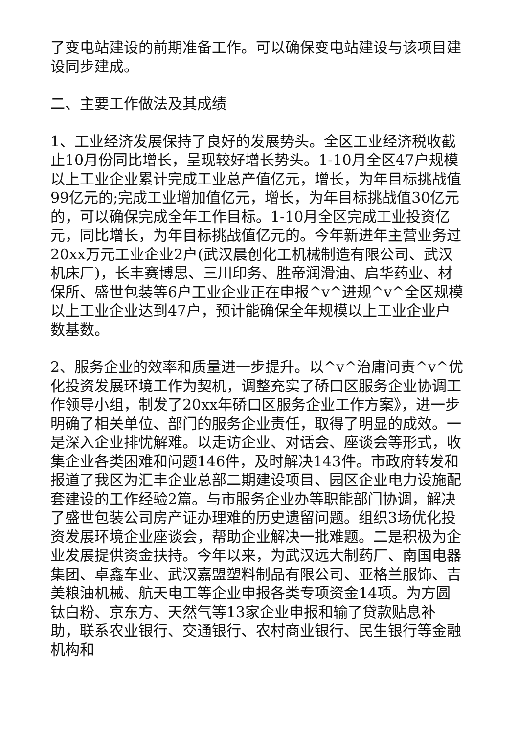了变电站建设的前期准备工作。可以确保变电站建设与该项目建设同步建成。
二、主要工作做法及其成绩
1、工业经济发展保持了良好的发展势头。全区工业经济税收截止10月份同比增长，呈现较好增长势头。1-10月全区47户规模以上工业企业累计完成工业总产值亿元，增长，为年目标挑战值99亿元的;完成工业增加值亿元，增长，为年目标挑战值30亿元的，可以确保完成全年工作目标。1-10月全区完成工业投资亿元，同比增长，为年目标挑战值亿元的。今年新进年主营业务过20xx万元工业企业2户(武汉晨创化工机械制造有限公司、武汉机床厂)，长丰赛博思、三川印务、胜帝润滑油、启华药业、材保所、盛世包装等6户工业企业正在申报^v^进规^v^全区规模以上工业企业达到47户，预计能确保全年规模以上工业企业户数基数。
2、服务企业的效率和质量进一步提升。以^v^治庸问责^v^优化投资发展环境工作为契机，调整充实了硚口区服务企业协调工作领导小组，制发了20xx年硚口区服务企业工作方案》，进一步明确了相关单位、部门的服务企业责任，取得了明显的成效。一是深入企业排忧解难。以走访企业、对话会、座谈会等形式，收集企业各类困难和问题146件，及时解决143件。市政府转发和报道了我区为汇丰企业总部二期建设项目、园区企业电力设施配套建设的工作经验2篇。与市服务企业办等职能部门协调，解决了盛世包装公司房产证办理难的历史遗留问题。组织3场优化投资发展环境企业座谈会，帮助企业解决一批难题。二是积极为企业发展提供资金扶持。今年以来，为武汉远大制药厂、南国电器集团、卓鑫车业、武汉嘉盟塑料制品有限公司、亚格兰服饰、吉美粮油机械、航天电工等企业申报各类专项资金14项。为方圆钛白粉、京东方、天然气等13家企业申报和输了贷款贴息补助，联系农业银行、交通银行、农村商业银行、民生银行等金融机构和